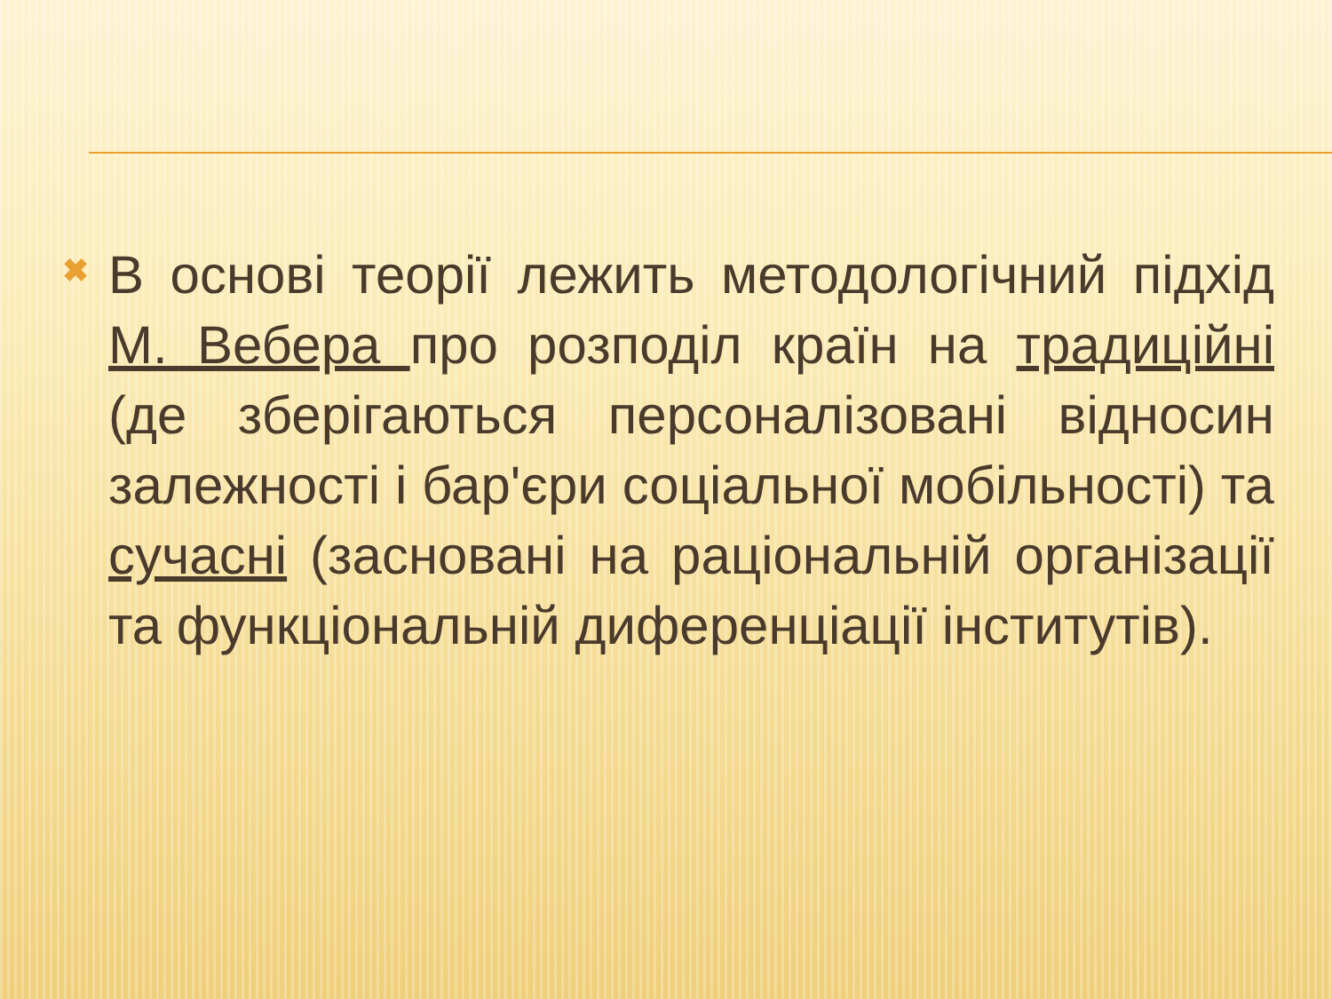✖
В основі теорії лежить методологічний підхід М. Вебера про розподіл країн на традиційні (де зберігаються персоналізовані відносин залежності і бар'єри соціальної мобільності) та сучасні (засновані на раціональній організації та функціональній диференціації інститутів).